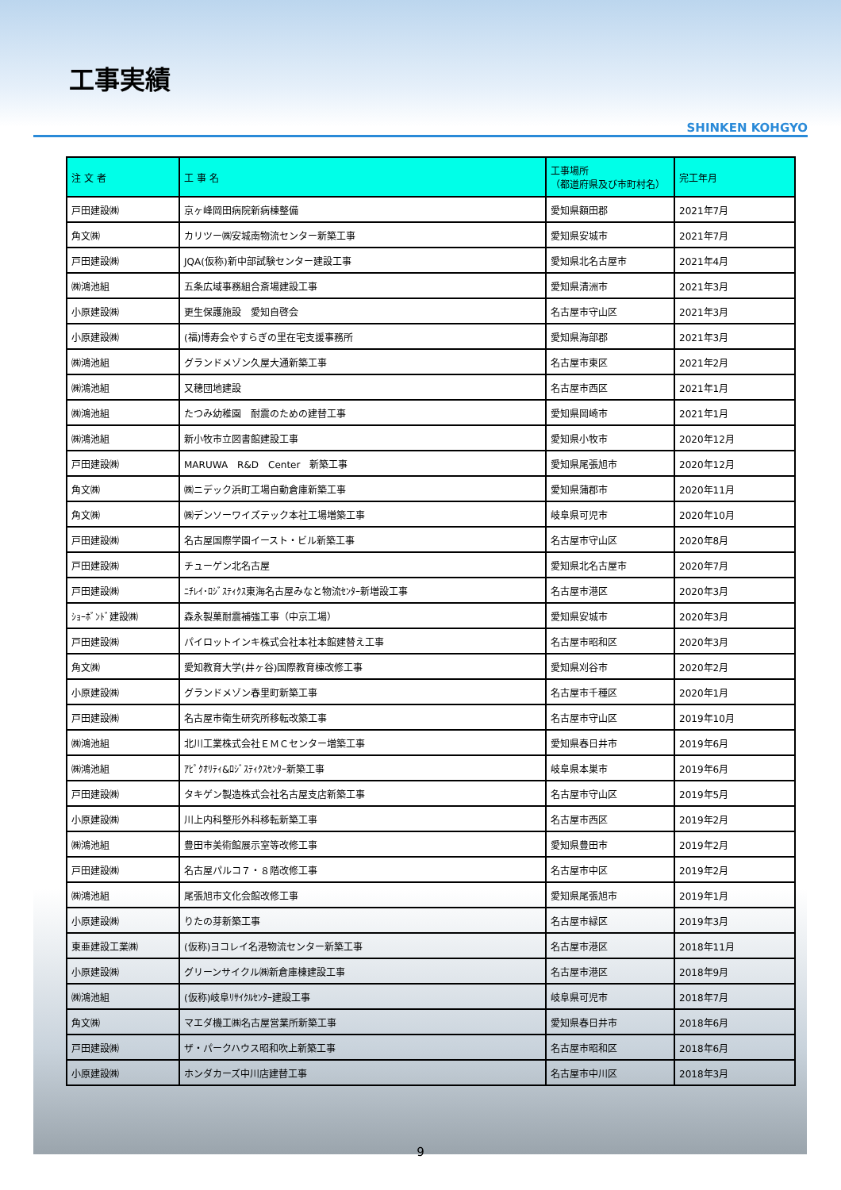工事実績
SHINKEN KOHGYO
| 注 文 者 | 工 事 名 | 工事場所 （都道府県及び市町村名） | 完工年月 |
| --- | --- | --- | --- |
| 戸田建設㈱ | 京ヶ峰岡田病院新病棟整備 | 愛知県額田郡 | 2021年7月 |
| 角文㈱ | カリツー㈱安城南物流センター新築工事 | 愛知県安城市 | 2021年7月 |
| 戸田建設㈱ | JQA(仮称)新中部試験センター建設工事 | 愛知県北名古屋市 | 2021年4月 |
| ㈱鴻池組 | 五条広域事務組合斎場建設工事 | 愛知県清洲市 | 2021年3月 |
| 小原建設㈱ | 更生保護施設 愛知自啓会 | 名古屋市守山区 | 2021年3月 |
| 小原建設㈱ | (福)博寿会やすらぎの里在宅支援事務所 | 愛知県海部郡 | 2021年3月 |
| ㈱鴻池組 | グランドメゾン久屋大通新築工事 | 名古屋市東区 | 2021年2月 |
| ㈱鴻池組 | 又穂団地建設 | 名古屋市西区 | 2021年1月 |
| ㈱鴻池組 | たつみ幼稚園 耐震のための建替工事 | 愛知県岡崎市 | 2021年1月 |
| ㈱鴻池組 | 新小牧市立図書館建設工事 | 愛知県小牧市 | 2020年12月 |
| 戸田建設㈱ | MARUWA R&D Center 新築工事 | 愛知県尾張旭市 | 2020年12月 |
| 角文㈱ | ㈱ニデック浜町工場自動倉庫新築工事 | 愛知県蒲郡市 | 2020年11月 |
| 角文㈱ | ㈱デンソーワイズテック本社工場増築工事 | 岐阜県可児市 | 2020年10月 |
| 戸田建設㈱ | 名古屋国際学園イースト・ビル新築工事 | 名古屋市守山区 | 2020年8月 |
| 戸田建設㈱ | チューゲン北名古屋 | 愛知県北名古屋市 | 2020年7月 |
| 戸田建設㈱ | ﾆﾁﾚｲ･ﾛｼﾞｽﾃｨｸｽ東海名古屋みなと物流ｾﾝﾀｰ新増設工事 | 名古屋市港区 | 2020年3月 |
| ｼｮｰﾎﾞﾝﾄﾞ建設㈱ | 森永製菓耐震補強工事（中京工場） | 愛知県安城市 | 2020年3月 |
| 戸田建設㈱ | パイロットインキ株式会社本社本館建替え工事 | 名古屋市昭和区 | 2020年3月 |
| 角文㈱ | 愛知教育大学(井ヶ谷)国際教育棟改修工事 | 愛知県刈谷市 | 2020年2月 |
| 小原建設㈱ | グランドメゾン春里町新築工事 | 名古屋市千種区 | 2020年1月 |
| 戸田建設㈱ | 名古屋市衛生研究所移転改築工事 | 名古屋市守山区 | 2019年10月 |
| ㈱鴻池組 | 北川工業株式会社ＥＭＣセンター増築工事 | 愛知県春日井市 | 2019年6月 |
| ㈱鴻池組 | ｱﾋﾟｸｵﾘﾃｨ&ﾛｼﾞｽﾃｨｸｽｾﾝﾀｰ新築工事 | 岐阜県本巣市 | 2019年6月 |
| 戸田建設㈱ | タキゲン製造株式会社名古屋支店新築工事 | 名古屋市守山区 | 2019年5月 |
| 小原建設㈱ | 川上内科整形外科移転新築工事 | 名古屋市西区 | 2019年2月 |
| ㈱鴻池組 | 豊田市美術館展示室等改修工事 | 愛知県豊田市 | 2019年2月 |
| 戸田建設㈱ | 名古屋パルコ７・８階改修工事 | 名古屋市中区 | 2019年2月 |
| ㈱鴻池組 | 尾張旭市文化会館改修工事 | 愛知県尾張旭市 | 2019年1月 |
| 小原建設㈱ | りたの芽新築工事 | 名古屋市緑区 | 2019年3月 |
| 東亜建設工業㈱ | (仮称)ヨコレイ名港物流センター新築工事 | 名古屋市港区 | 2018年11月 |
| 小原建設㈱ | グリーンサイクル㈱新倉庫棟建設工事 | 名古屋市港区 | 2018年9月 |
| ㈱鴻池組 | (仮称)岐阜ﾘｻｲｸﾙｾﾝﾀｰ建設工事 | 岐阜県可児市 | 2018年7月 |
| 角文㈱ | マエダ機工㈱名古屋営業所新築工事 | 愛知県春日井市 | 2018年6月 |
| 戸田建設㈱ | ザ・パークハウス昭和吹上新築工事 | 名古屋市昭和区 | 2018年6月 |
| 小原建設㈱ | ホンダカーズ中川店建替工事 | 名古屋市中川区 | 2018年3月 |
9